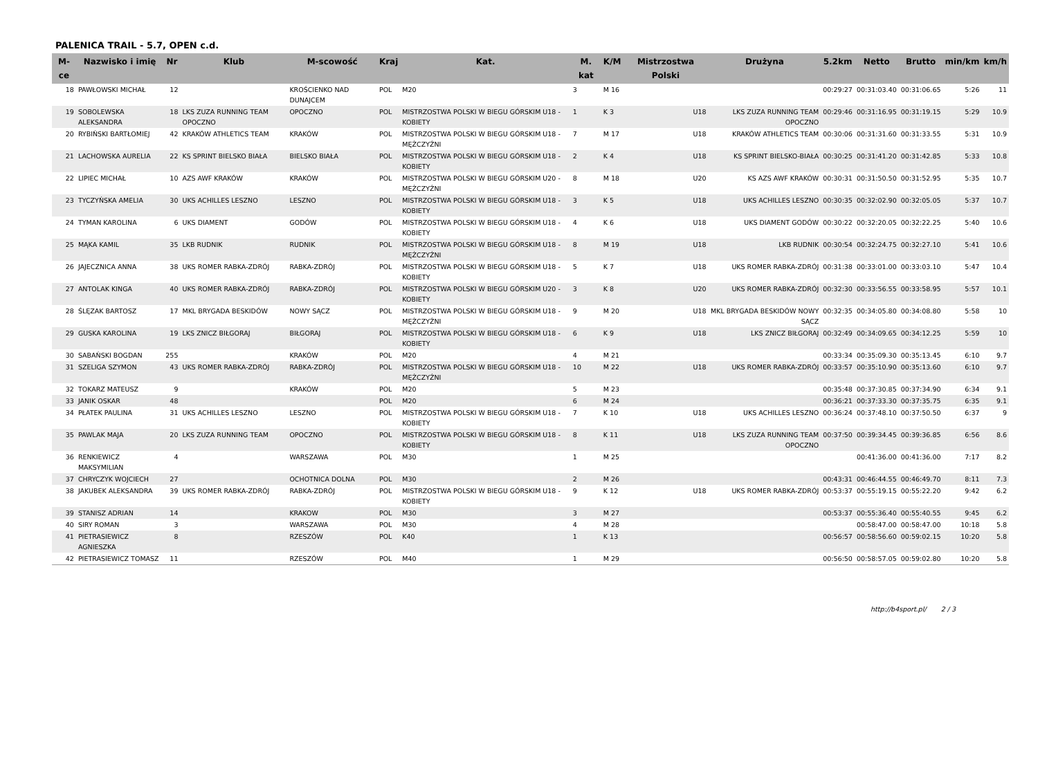PALENICA TRAIL - 5.7, OPEN c.d.
| M-ce | Nazwisko i imię | Nr | Klub | M-scowość | Kraj | Kat. | M. kat | K/M | Mistrzostwa Polski | Drużyna | 5.2km | Netto | Brutto | min/km | km/h |
| --- | --- | --- | --- | --- | --- | --- | --- | --- | --- | --- | --- | --- | --- | --- | --- |
| 18 | PAWŁOWSKI MICHAŁ | 12 | | KROŚCIENKO NAD DUNAJCEM | POL | M20 | 3 | M 16 | | | 00:29:27 | 00:31:03.40 | 00:31:06.65 | 5:26 | 11 |
| 19 | SOBOLEWSKA ALEKSANDRA | 18 | LKS ZUZA RUNNING TEAM OPOCZNO | OPOCZNO | POL | MISTRZOSTWA POLSKI W BIEGU GÓRSKIM U18 - KOBIETY | 1 | K 3 | U18 | LKS ZUZA RUNNING TEAM OPOCZNO | 00:29:46 | 00:31:16.95 | 00:31:19.15 | 5:29 | 10.9 |
| 20 | RYBIŃSKI BARTŁOMIEJ | 42 | KRAKÓW ATHLETICS TEAM | KRAKÓW | POL | MISTRZOSTWA POLSKI W BIEGU GÓRSKIM U18 - MĘŻCZYŹNI | 7 | M 17 | U18 | KRAKÓW ATHLETICS TEAM | 00:30:06 | 00:31:31.60 | 00:31:33.55 | 5:31 | 10.9 |
| 21 | LACHOWSKA AURELIA | 22 | KS SPRINT BIELSKO BIAŁA | BIELSKO BIAŁA | POL | MISTRZOSTWA POLSKI W BIEGU GÓRSKIM U18 - KOBIETY | 2 | K 4 | U18 | KS SPRINT BIELSKO-BIAŁA | 00:30:25 | 00:31:41.20 | 00:31:42.85 | 5:33 | 10.8 |
| 22 | LIPIEC MICHAŁ | 10 | AZS AWF KRAKÓW | KRAKÓW | POL | MISTRZOSTWA POLSKI W BIEGU GÓRSKIM U20 - MĘŻCZYŹNI | 8 | M 18 | U20 | KS AZS AWF KRAKÓW | 00:30:31 | 00:31:50.50 | 00:31:52.95 | 5:35 | 10.7 |
| 23 | TYCZYŃSKA AMELIA | 30 | UKS ACHILLES LESZNO | LESZNO | POL | MISTRZOSTWA POLSKI W BIEGU GÓRSKIM U18 - KOBIETY | 3 | K 5 | U18 | UKS ACHILLES LESZNO | 00:30:35 | 00:32:02.90 | 00:32:05.05 | 5:37 | 10.7 |
| 24 | TYMAN KAROLINA | 6 | UKS DIAMENT | GODÓW | POL | MISTRZOSTWA POLSKI W BIEGU GÓRSKIM U18 - KOBIETY | 4 | K 6 | U18 | UKS DIAMENT GODÓW | 00:30:22 | 00:32:20.05 | 00:32:22.25 | 5:40 | 10.6 |
| 25 | MĄKA KAMIL | 35 | LKB RUDNIK | RUDNIK | POL | MISTRZOSTWA POLSKI W BIEGU GÓRSKIM U18 - MĘŻCZYŹNI | 8 | M 19 | U18 | LKB RUDNIK | 00:30:54 | 00:32:24.75 | 00:32:27.10 | 5:41 | 10.6 |
| 26 | JAJECZNICA ANNA | 38 | UKS ROMER RABKA-ZDRÓJ | RABKA-ZDRÓJ | POL | MISTRZOSTWA POLSKI W BIEGU GÓRSKIM U18 - KOBIETY | 5 | K 7 | U18 | UKS ROMER RABKA-ZDRÓJ | 00:31:38 | 00:33:01.00 | 00:33:03.10 | 5:47 | 10.4 |
| 27 | ANTOLAK KINGA | 40 | UKS ROMER RABKA-ZDRÓJ | RABKA-ZDRÓJ | POL | MISTRZOSTWA POLSKI W BIEGU GÓRSKIM U20 - KOBIETY | 3 | K 8 | U20 | UKS ROMER RABKA-ZDRÓJ | 00:32:30 | 00:33:56.55 | 00:33:58.95 | 5:57 | 10.1 |
| 28 | ŚLĘZAK BARTOSZ | 17 | MKL BRYGADA BESKIDÓW | NOWY SĄCZ | POL | MISTRZOSTWA POLSKI W BIEGU GÓRSKIM U18 - MĘŻCZYŹNI | 9 | M 20 | U18 | MKL BRYGADA BESKIDÓW NOWY SĄCZ | 00:32:35 | 00:34:05.80 | 00:34:08.80 | 5:58 | 10 |
| 29 | GUSKA KAROLINA | 19 | LKS ZNICZ BIŁGORAJ | BIŁGORAJ | POL | MISTRZOSTWA POLSKI W BIEGU GÓRSKIM U18 - KOBIETY | 6 | K 9 | U18 | LKS ZNICZ BIŁGORAJ | 00:32:49 | 00:34:09.65 | 00:34:12.25 | 5:59 | 10 |
| 30 | SABAŃSKI BOGDAN | 255 | | KRAKÓW | POL | M20 | 4 | M 21 | | | 00:33:34 | 00:35:09.30 | 00:35:13.45 | 6:10 | 9.7 |
| 31 | SZELIGA SZYMON | 43 | UKS ROMER RABKA-ZDRÓJ | RABKA-ZDRÓJ | POL | MISTRZOSTWA POLSKI W BIEGU GÓRSKIM U18 - MĘŻCZYŹNI | 10 | M 22 | U18 | UKS ROMER RABKA-ZDRÓJ | 00:33:57 | 00:35:10.90 | 00:35:13.60 | 6:10 | 9.7 |
| 32 | TOKARZ MATEUSZ | 9 | | KRAKÓW | POL | M20 | 5 | M 23 | | | 00:35:48 | 00:37:30.85 | 00:37:34.90 | 6:34 | 9.1 |
| 33 | JANIK OSKAR | 48 | | | POL | M20 | 6 | M 24 | | | 00:36:21 | 00:37:33.30 | 00:37:35.75 | 6:35 | 9.1 |
| 34 | PŁATEK PAULINA | 31 | UKS ACHILLES LESZNO | LESZNO | POL | MISTRZOSTWA POLSKI W BIEGU GÓRSKIM U18 - KOBIETY | 7 | K 10 | U18 | UKS ACHILLES LESZNO | 00:36:24 | 00:37:48.10 | 00:37:50.50 | 6:37 | 9 |
| 35 | PAWLAK MAJA | 20 | LKS ZUZA RUNNING TEAM | OPOCZNO | POL | MISTRZOSTWA POLSKI W BIEGU GÓRSKIM U18 - KOBIETY | 8 | K 11 | U18 | LKS ZUZA RUNNING TEAM OPOCZNO | 00:37:50 | 00:39:34.45 | 00:39:36.85 | 6:56 | 8.6 |
| 36 | RENKIEWICZ MAKSYMILIAN | 4 | | WARSZAWA | POL | M30 | 1 | M 25 | | | | 00:41:36.00 | 00:41:36.00 | 7:17 | 8.2 |
| 37 | CHRYCZYK WOJCIECH | 27 | | OCHOTNICA DOLNA | POL | M30 | 2 | M 26 | | | 00:43:31 | 00:46:44.55 | 00:46:49.70 | 8:11 | 7.3 |
| 38 | JAKUBEK ALEKSANDRA | 39 | UKS ROMER RABKA-ZDRÓJ | RABKA-ZDRÓJ | POL | MISTRZOSTWA POLSKI W BIEGU GÓRSKIM U18 - KOBIETY | 9 | K 12 | U18 | UKS ROMER RABKA-ZDRÓJ | 00:53:37 | 00:55:19.15 | 00:55:22.20 | 9:42 | 6.2 |
| 39 | STANISZ ADRIAN | 14 | | KRAKOW | POL | M30 | 3 | M 27 | | | 00:53:37 | 00:55:36.40 | 00:55:40.55 | 9:45 | 6.2 |
| 40 | SIRY ROMAN | 3 | | WARSZAWA | POL | M30 | 4 | M 28 | | | | 00:58:47.00 | 00:58:47.00 | 10:18 | 5.8 |
| 41 | PIETRASIEWICZ AGNIESZKA | 8 | | RZESZÓW | POL | K40 | 1 | K 13 | | | 00:56:57 | 00:58:56.60 | 00:59:02.15 | 10:20 | 5.8 |
| 42 | PIETRASIEWICZ TOMASZ | 11 | | RZESZÓW | POL | M40 | 1 | M 29 | | | 00:56:50 | 00:58:57.05 | 00:59:02.80 | 10:20 | 5.8 |
http://b4sport.pl/ 2 / 3